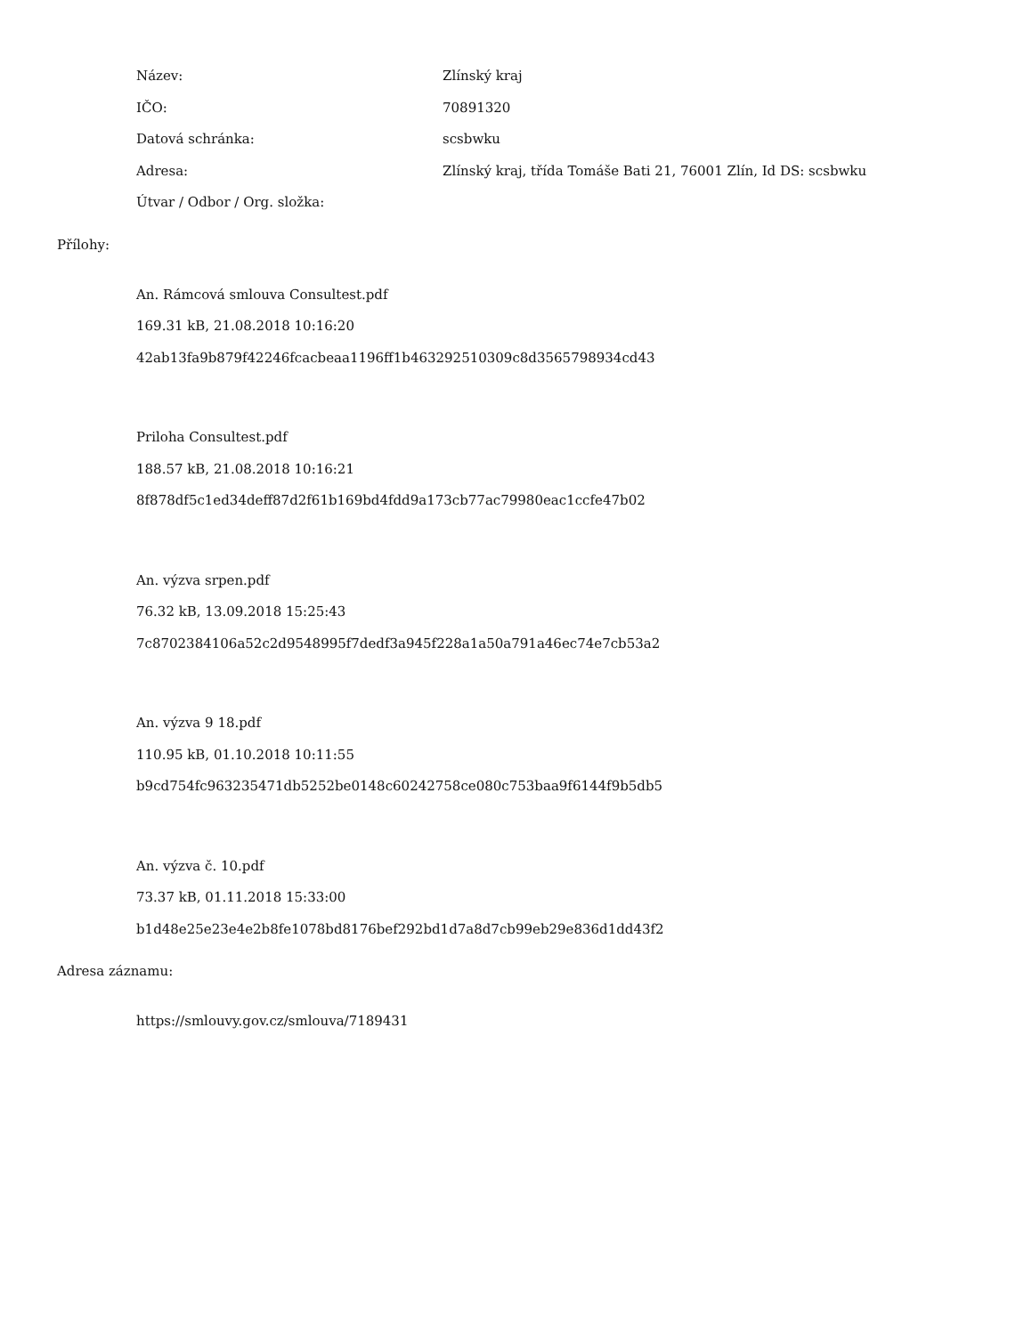Název: Zlínský kraj
IČO: 70891320
Datová schránka: scsbwku
Adresa: Zlínský kraj, třída Tomáše Bati 21, 76001 Zlín, Id DS: scsbwku
Útvar / Odbor / Org. složka:
Přílohy:
An. Rámcová smlouva Consultest.pdf
169.31 kB, 21.08.2018 10:16:20
42ab13fa9b879f42246fcacbeaa1196ff1b463292510309c8d3565798934cd43
Priloha Consultest.pdf
188.57 kB, 21.08.2018 10:16:21
8f878df5c1ed34deff87d2f61b169bd4fdd9a173cb77ac79980eac1ccfe47b02
An. výzva srpen.pdf
76.32 kB, 13.09.2018 15:25:43
7c8702384106a52c2d9548995f7dedf3a945f228a1a50a791a46ec74e7cb53a2
An. výzva 9 18.pdf
110.95 kB, 01.10.2018 10:11:55
b9cd754fc963235471db5252be0148c60242758ce080c753baa9f6144f9b5db5
An. výzva č. 10.pdf
73.37 kB, 01.11.2018 15:33:00
b1d48e25e23e4e2b8fe1078bd8176bef292bd1d7a8d7cb99eb29e836d1dd43f2
Adresa záznamu:
https://smlouvy.gov.cz/smlouva/7189431